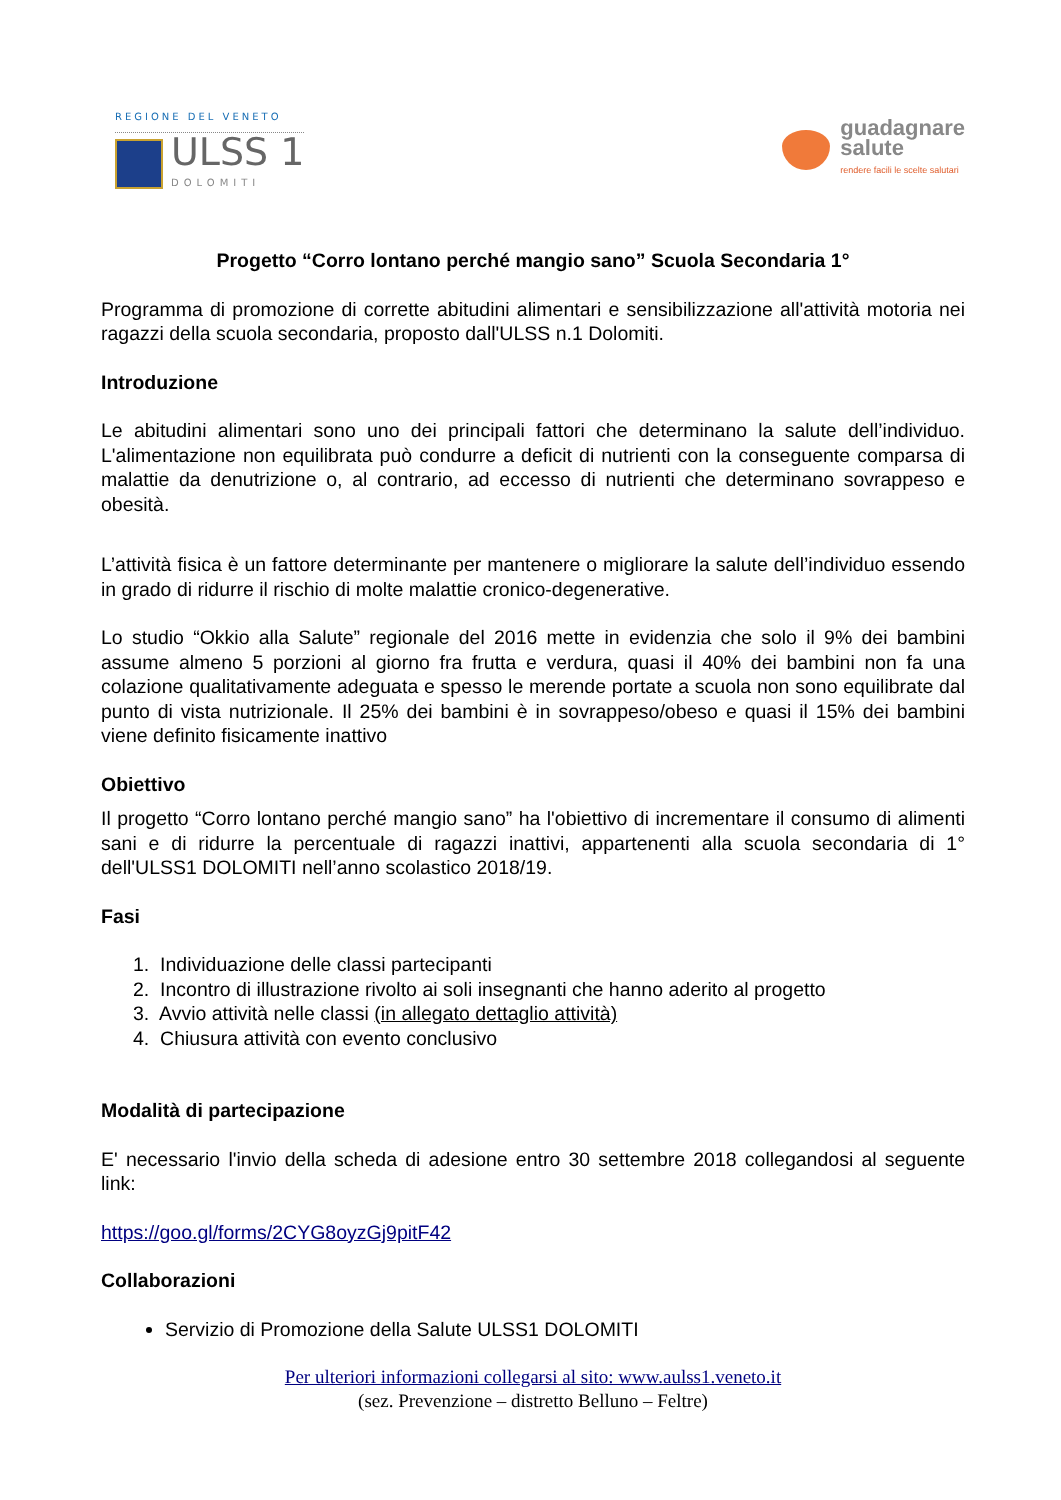REGIONE DEL VENETO
ULSS 1
DOLOMITI
guadagnare
salute
rendere facili le scelte salutari
Progetto “Corro lontano perché mangio sano” Scuola Secondaria 1°
Programma di promozione di corrette abitudini alimentari e sensibilizzazione all'attività motoria nei ragazzi della scuola secondaria, proposto dall'ULSS n.1 Dolomiti.
Introduzione
Le abitudini alimentari sono uno dei principali fattori che determinano la salute dell’individuo. L'alimentazione non equilibrata può condurre a deficit di nutrienti con la conseguente comparsa di malattie da denutrizione o, al contrario, ad eccesso di nutrienti che determinano sovrappeso e obesità.
L’attività fisica è un fattore determinante per mantenere o migliorare la salute dell’individuo essendo in grado di ridurre il rischio di molte malattie cronico-degenerative.
Lo studio “Okkio alla Salute” regionale del 2016 mette in evidenzia che solo il 9% dei bambini assume almeno 5 porzioni al giorno fra frutta e verdura, quasi il 40% dei bambini non fa una colazione qualitativamente adeguata e spesso le merende portate a scuola non sono equilibrate dal punto di vista nutrizionale. Il 25% dei bambini è in sovrappeso/obeso e quasi il 15% dei bambini viene definito fisicamente inattivo
Obiettivo
Il progetto “Corro lontano perché mangio sano” ha l'obiettivo di incrementare il consumo di alimenti sani e di ridurre la percentuale di ragazzi inattivi, appartenenti alla scuola secondaria di 1° dell'ULSS1 DOLOMITI nell’anno scolastico 2018/19.
Fasi
1. Individuazione delle classi partecipanti
2. Incontro di illustrazione rivolto ai soli insegnanti che hanno aderito al progetto
3. Avvio attività nelle classi (in allegato dettaglio attività)
4. Chiusura attività con evento conclusivo
Modalità di partecipazione
E' necessario l'invio della scheda di adesione entro 30 settembre 2018 collegandosi al seguente link:
https://goo.gl/forms/2CYG8oyzGj9pitF42
Collaborazioni
Servizio di Promozione della Salute ULSS1 DOLOMITI
Per ulteriori informazioni collegarsi al sito: www.aulss1.veneto.it
(sez. Prevenzione – distretto Belluno – Feltre)